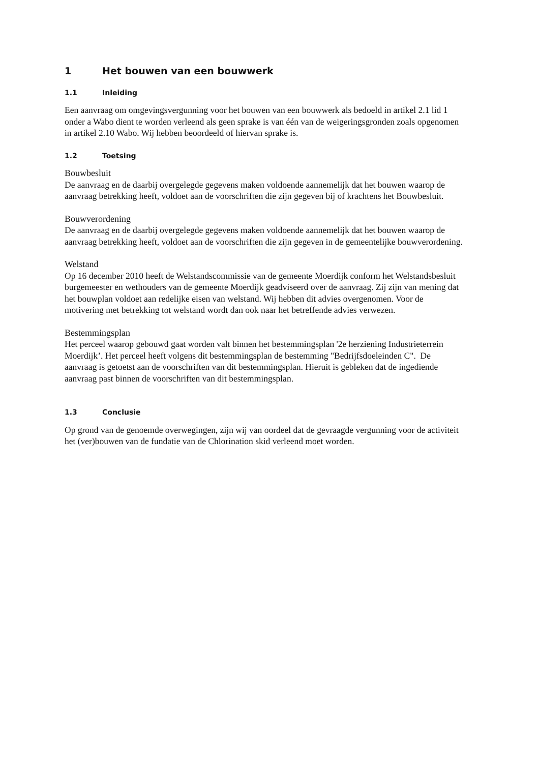1 Het bouwen van een bouwwerk
1.1 Inleiding
Een aanvraag om omgevingsvergunning voor het bouwen van een bouwwerk als bedoeld in artikel 2.1 lid 1 onder a Wabo dient te worden verleend als geen sprake is van één van de weigeringsgronden zoals opgenomen in artikel 2.10 Wabo. Wij hebben beoordeeld of hiervan sprake is.
1.2 Toetsing
Bouwbesluit
De aanvraag en de daarbij overgelegde gegevens maken voldoende aannemelijk dat het bouwen waarop de aanvraag betrekking heeft, voldoet aan de voorschriften die zijn gegeven bij of krachtens het Bouwbesluit.
Bouwverordening
De aanvraag en de daarbij overgelegde gegevens maken voldoende aannemelijk dat het bouwen waarop de aanvraag betrekking heeft, voldoet aan de voorschriften die zijn gegeven in de gemeentelijke bouwverordening.
Welstand
Op 16 december 2010 heeft de Welstandscommissie van de gemeente Moerdijk conform het Welstandsbesluit burgemeester en wethouders van de gemeente Moerdijk geadviseerd over de aanvraag. Zij zijn van mening dat het bouwplan voldoet aan redelijke eisen van welstand. Wij hebben dit advies overgenomen. Voor de motivering met betrekking tot welstand wordt dan ook naar het betreffende advies verwezen.
Bestemmingsplan
Het perceel waarop gebouwd gaat worden valt binnen het bestemmingsplan '2e herziening Industrieterrein Moerdijk’. Het perceel heeft volgens dit bestemmingsplan de bestemming "Bedrijfsdoeleinden C". De aanvraag is getoetst aan de voorschriften van dit bestemmingsplan. Hieruit is gebleken dat de ingediende aanvraag past binnen de voorschriften van dit bestemmingsplan.
1.3 Conclusie
Op grond van de genoemde overwegingen, zijn wij van oordeel dat de gevraagde vergunning voor de activiteit het (ver)bouwen van de fundatie van de Chlorination skid verleend moet worden.